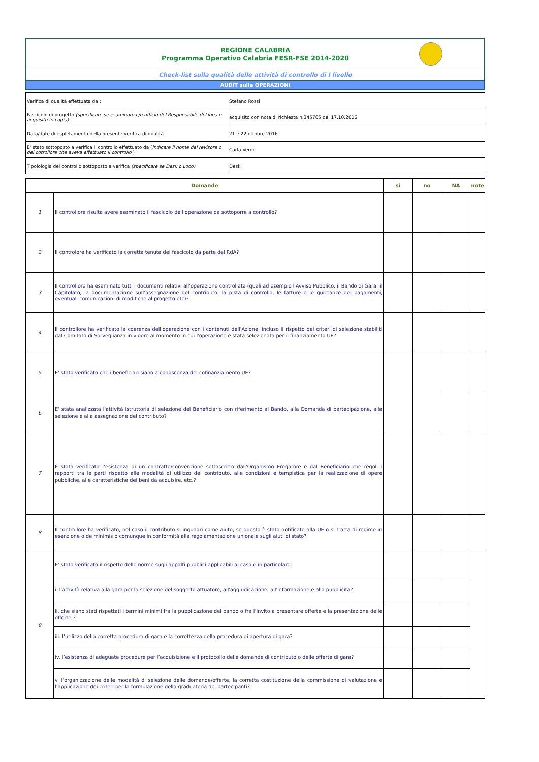REGIONE CALABRIA
Programma Operativo Calabria FESR-FSE 2014-2020
Check-list sulla qualità delle attività di controllo di I livello
AUDIT sulle OPERAZIONI
| Verifica di qualità effettuata da : | Stefano Rossi |
| Fascicolo di progetto (specificare se esaminato c/o ufficio del Responsabile di Linea o acquisito in copia) : | acquisito con nota di richiesta n.345765 del 17.10.2016 |
| Data/date di espletamento della presente verifica di qualità : | 21 e 22 ottobre 2016 |
| E' stato sottoposto a verifica il controllo effettuato da ( indicare il nome del revisore o del cotrollore che aveva effettuato il controllo ) : | Carla Verdi |
| Tipolologia del controllo sottoposto a verifica (specificare se Desk o Loco) | Desk |
| Domande | | si | no | NA | note |
| --- | --- | --- | --- | --- | --- |
| 1 | Il controllore risulta avere esaminato il fascicolo dell’operazione da sottoporre a controllo? | | | | |
| 2 | Il controlore ha verificato la corretta tenuta del fascicolo da parte del RdA? | | | | |
| 3 | Il controllore ha esaminato tutti i documenti relativi all'operazione controllata (quali ad esempio l'Avviso Pubblico, il Bando di Gara, il Capitolato, la documentazione sull’assegnazione del contributo, la pista di controllo, le fatture e le quietanze dei pagamenti, eventuali comunicazioni di modifiche al progetto etc)? | | | | |
| 4 | Il controllore ha verificato la coerenza dell'operazione con i contenuti dell'Azione, incluso il rispetto dei criteri di selezione stabiliti dal Comitato di Sorveglianza in vigore al momento in cui l'operazione è stata selezionata per il finanziamento UE? | | | | |
| 5 | E' stato verificato che i beneficiari siano a conoscenza del cofinanziamento UE? | | | | |
| 6 | E' stata analizzata l'attività istruttoria di selezione del Beneficiario con riferimento al Bando, alla Domanda di partecipazione, alla selezione e alla assegnazione del contributo? | | | | |
| 7 | È stata verificata l’esistenza di un contratto/convenzione sottoscritto dall'Organismo Erogatore e dal Beneficiario che regoli i rapporti tra le parti rispetto alle modalità di utilizzo del contributo, alle condizioni e tempistica per la realizzazione di opere pubbliche, alle caratteristiche dei beni da acquisire, etc.? | | | | |
| 8 | Il controllore ha verificato, nel caso il contributo si inquadri come aiuto, se questo è stato notificato alla UE o si tratta di regime in esenzione o de minimis o comunque in conformità alla regolamentazione unionale sugli aiuti di stato? | | | | |
| 9 | E' stato verificato il rispetto delle norme sugli appalti pubblici applicabili al caso e in particolare: | | | | |
| | i. l'attività relativa alla gara per la selezione del soggetto attuatore, all'aggiudicazione, all'informazione e alla pubblicità? | | | | |
| | ii. che siano stati rispettati i termini minimi fra la pubblicazione del bando o fra l’invito a presentare offerte e la presentazione delle offerte ? | | | | |
| | iii. l’utilizzo della corretta procedura di gara e la correttezza della procedura di apertura di gara? | | | | |
| | iv. l’esistenza di adeguate procedure per l’acquisizione e il protocollo delle domande di contributo o delle offerte di gara? | | | | |
| | v. l’organizzazione delle modalità di selezione delle domande/offerte, la corretta costituzione della commissione di valutazione e l’applicazione dei criteri per la formulazione della graduatoria dei partecipanti? | | | | |